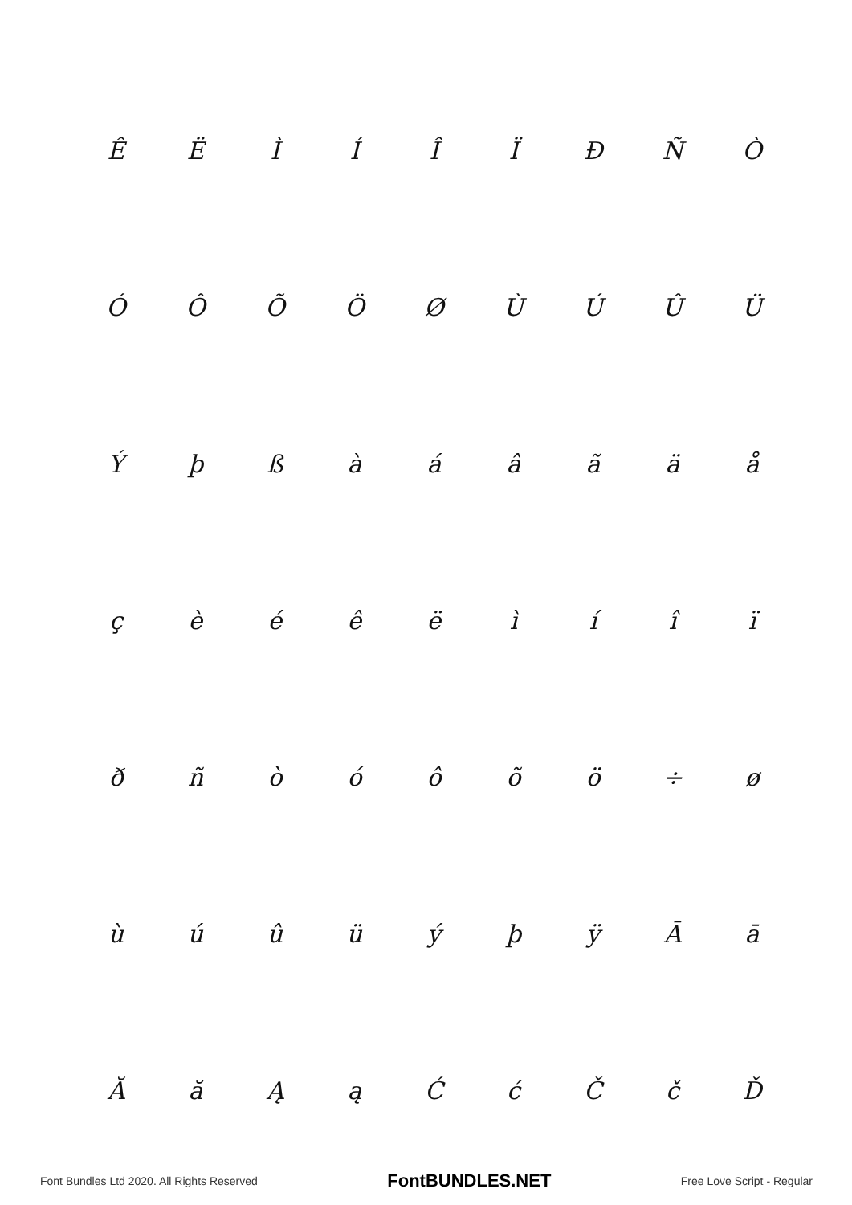| Ê | Ë | Ì | Í | Î | Ï | Ð | Ñ | Ò |
| Ó | Ô | Õ | Ö | Ø | Ù | Ú | Û | Ü |
| Ý | þ | ß | à | á | â | ã | ä | å |
| ç | è | é | ê | ë | ì | í | î | ï |
| ð | ñ | ò | ó | ô | õ | ö | ÷ | ø |
| ù | ú | û | ü | ý | þ | ÿ | Ā | ā |
| Ă | ă | Ą | ą | Ć | ć | Č | č | Ď |
Font Bundles Ltd 2020. All Rights Reserved FontBUNDLES.NET Free Love Script - Regular